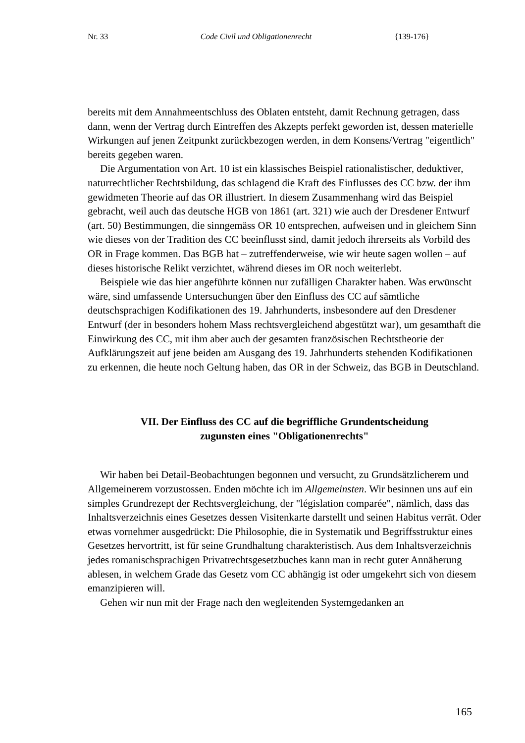Nr. 33 Code Civil und Obligationenrecht {139-176}
bereits mit dem Annahmeentschluss des Oblaten entsteht, damit Rechnung getragen, dass dann, wenn der Vertrag durch Eintreffen des Akzepts perfekt geworden ist, dessen materielle Wirkungen auf jenen Zeitpunkt zurückbezogen werden, in dem Konsens/Vertrag "eigentlich" bereits gegeben waren.
Die Argumentation von Art. 10 ist ein klassisches Beispiel rationalistischer, deduktiver, naturrechtlicher Rechtsbildung, das schlagend die Kraft des Einflusses des CC bzw. der ihm gewidmeten Theorie auf das OR illustriert. In diesem Zusammenhang wird das Beispiel gebracht, weil auch das deutsche HGB von 1861 (art. 321) wie auch der Dresdener Entwurf (art. 50) Bestimmungen, die sinngemäss OR 10 entsprechen, aufweisen und in gleichem Sinn wie dieses von der Tradition des CC beeinflusst sind, damit jedoch ihrerseits als Vorbild des OR in Frage kommen. Das BGB hat – zutreffenderweise, wie wir heute sagen wollen – auf dieses historische Relikt verzichtet, während dieses im OR noch weiterlebt.
Beispiele wie das hier angeführte können nur zufälligen Charakter haben. Was erwünscht wäre, sind umfassende Untersuchungen über den Einfluss des CC auf sämtliche deutschsprachigen Kodifikationen des 19. Jahrhunderts, insbesondere auf den Dresdener Entwurf (der in besonders hohem Mass rechtsvergleichend abgestützt war), um gesamthaft die Einwirkung des CC, mit ihm aber auch der gesamten französischen Rechtstheorie der Aufklärungszeit auf jene beiden am Ausgang des 19. Jahrhunderts stehenden Kodifikationen zu erkennen, die heute noch Geltung haben, das OR in der Schweiz, das BGB in Deutschland.
VII. Der Einfluss des CC auf die begriffliche Grundentscheidung
zugunsten eines "Obligationenrechts"
Wir haben bei Detail-Beobachtungen begonnen und versucht, zu Grundsätzlicherem und Allgemeinerem vorzustossen. Enden möchte ich im Allgemeinsten. Wir besinnen uns auf ein simples Grundrezept der Rechtsvergleichung, der "législation comparée", nämlich, dass das Inhaltsverzeichnis eines Gesetzes dessen Visitenkarte darstellt und seinen Habitus verrät. Oder etwas vornehmer ausgedrückt: Die Philosophie, die in Systematik und Begriffsstruktur eines Gesetzes hervortritt, ist für seine Grundhaltung charakteristisch. Aus dem Inhaltsverzeichnis jedes romanischsprachigen Privatrechtsgesetzbuches kann man in recht guter Annäherung ablesen, in welchem Grade das Gesetz vom CC abhängig ist oder umgekehrt sich von diesem emanzipieren will.
Gehen wir nun mit der Frage nach den wegleitenden Systemgedanken an
165